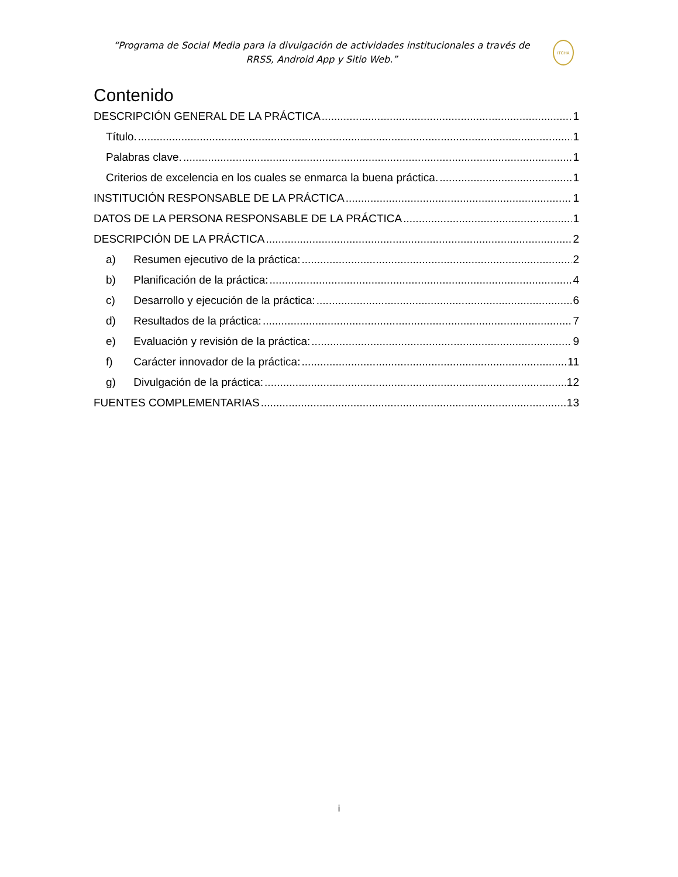“Programa de Social Media para la divulgación de actividades institucionales a través de RRSS, Android App y Sitio Web.”
ITCHA
Contenido
DESCRIPCIÓN GENERAL DE LA PRÁCTICA 1
Título. 1
Palabras clave. 1
Criterios de excelencia en los cuales se enmarca la buena práctica. 1
INSTITUCIÓN RESPONSABLE DE LA PRÁCTICA 1
DATOS DE LA PERSONA RESPONSABLE DE LA PRÁCTICA 1
DESCRIPCIÓN DE LA PRÁCTICA 2
a) Resumen ejecutivo de la práctica: 2
b) Planificación de la práctica: 4
c) Desarrollo y ejecución de la práctica: 6
d) Resultados de la práctica: 7
e) Evaluación y revisión de la práctica: 9
f) Carácter innovador de la práctica: 11
g) Divulgación de la práctica: 12
FUENTES COMPLEMENTARIAS 13
i